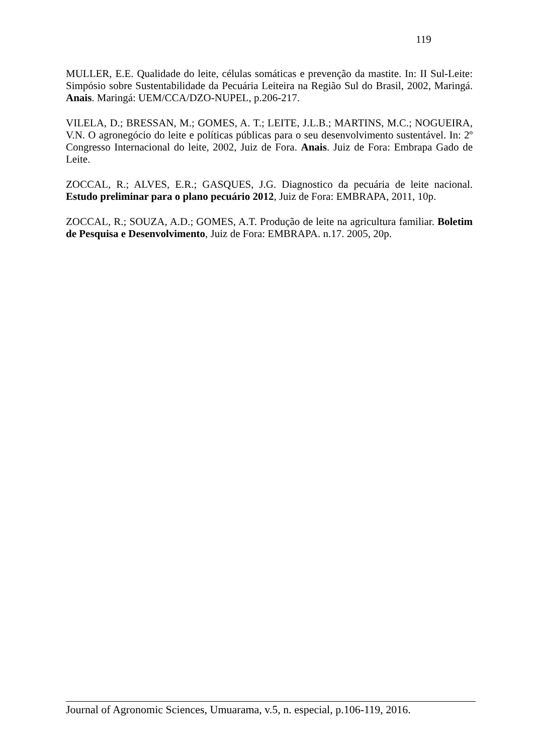119
MULLER, E.E. Qualidade do leite, células somáticas e prevenção da mastite. In: II Sul-Leite: Simpósio sobre Sustentabilidade da Pecuária Leiteira na Região Sul do Brasil, 2002, Maringá. Anais. Maringá: UEM/CCA/DZO-NUPEL, p.206-217.
VILELA, D.; BRESSAN, M.; GOMES, A. T.; LEITE, J.L.B.; MARTINS, M.C.; NOGUEIRA, V.N. O agronegócio do leite e políticas públicas para o seu desenvolvimento sustentável. In: 2º Congresso Internacional do leite, 2002, Juiz de Fora. Anais. Juiz de Fora: Embrapa Gado de Leite.
ZOCCAL, R.; ALVES, E.R.; GASQUES, J.G. Diagnostico da pecuária de leite nacional. Estudo preliminar para o plano pecuário 2012, Juiz de Fora: EMBRAPA, 2011, 10p.
ZOCCAL, R.; SOUZA, A.D.; GOMES, A.T. Produção de leite na agricultura familiar. Boletim de Pesquisa e Desenvolvimento, Juiz de Fora: EMBRAPA. n.17. 2005, 20p.
Journal of Agronomic Sciences, Umuarama, v.5, n. especial, p.106-119, 2016.